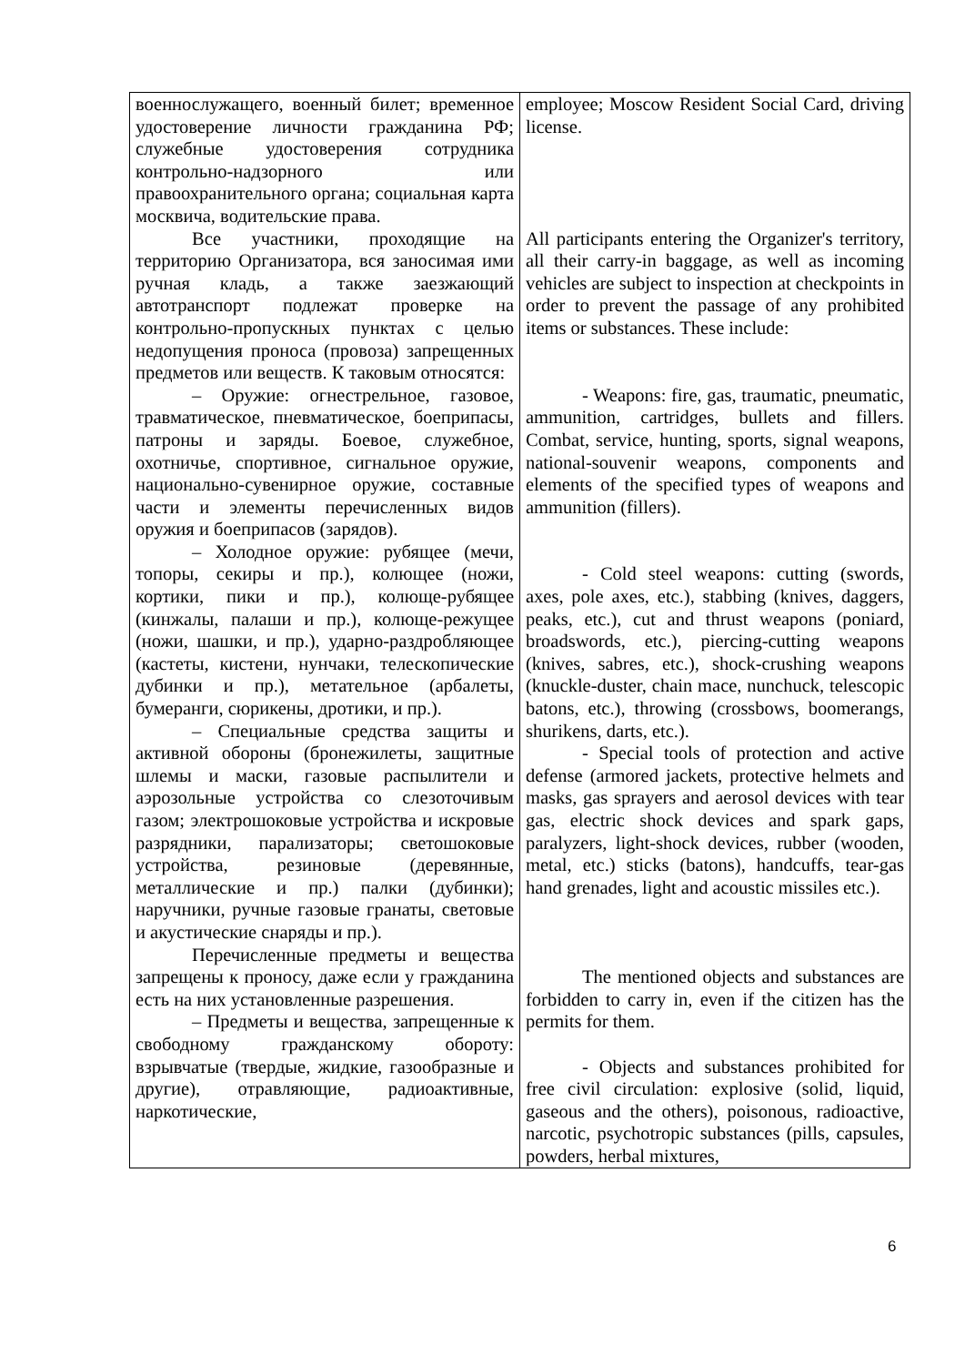| военнослужащего, военный билет; временное удостоверение личности гражданина РФ; служебные удостоверения сотрудника контрольно-надзорного или правоохранительного органа; социальная карта москвича, водительские права. Все участники, проходящие на территорию Организатора, вся заносимая ими ручная кладь, а также заезжающий автотранспорт подлежат проверке на контрольно-пропускных пунктах с целью недопущения проноса (провоза) запрещенных предметов или веществ. К таковым относятся: – Оружие: огнестрельное, газовое, травматическое, пневматическое, боеприпасы, патроны и заряды. Боевое, служебное, охотничье, спортивное, сигнальное оружие, национально-сувенирное оружие, составные части и элементы перечисленных видов оружия и боеприпасов (зарядов). – Холодное оружие: рубящее (мечи, топоры, секиры и пр.), колющее (ножи, кортики, пики и пр.), колюще-рубящее (кинжалы, палаши и пр.), колюще-режущее (ножи, шашки, и пр.), ударно-раздробляющее (кастеты, кистени, нунчаки, телескопические дубинки и пр.), метательное (арбалеты, бумеранги, сюрикены, дротики, и пр.). – Специальные средства защиты и активной обороны (бронежилеты, защитные шлемы и маски, газовые распылители и аэрозольные устройства со слезоточивым газом; электрошоковые устройства и искровые разрядники, парализаторы; светошоковые устройства, резиновые (деревянные, металлические и пр.) палки (дубинки); наручники, ручные газовые гранаты, световые и акустические снаряды и пр.). Перечисленные предметы и вещества запрещены к проносу, даже если у гражданина есть на них установленные разрешения. – Предметы и вещества, запрещенные к свободному гражданскому обороту: взрывчатые (твердые, жидкие, газообразные и другие), отравляющие, радиоактивные, наркотические, | employee; Moscow Resident Social Card, driving license. All participants entering the Organizer's territory, all their carry-in baggage, as well as incoming vehicles are subject to inspection at checkpoints in order to prevent the passage of any prohibited items or substances. These include: - Weapons: fire, gas, traumatic, pneumatic, ammunition, cartridges, bullets and fillers. Combat, service, hunting, sports, signal weapons, national-souvenir weapons, components and elements of the specified types of weapons and ammunition (fillers). - Cold steel weapons: cutting (swords, axes, pole axes, etc.), stabbing (knives, daggers, peaks, etc.), cut and thrust weapons (poniard, broadswords, etc.), piercing-cutting weapons (knives, sabres, etc.), shock-crushing weapons (knuckle-duster, chain mace, nunchuck, telescopic batons, etc.), throwing (crossbows, boomerangs, shurikens, darts, etc.). - Special tools of protection and active defense (armored jackets, protective helmets and masks, gas sprayers and aerosol devices with tear gas, electric shock devices and spark gaps, paralyzers, light-shock devices, rubber (wooden, metal, etc.) sticks (batons), handcuffs, tear-gas hand grenades, light and acoustic missiles etc.). The mentioned objects and substances are forbidden to carry in, even if the citizen has the permits for them. - Objects and substances prohibited for free civil circulation: explosive (solid, liquid, gaseous and the others), poisonous, radioactive, narcotic, psychotropic substances (pills, capsules, powders, herbal mixtures, |
6